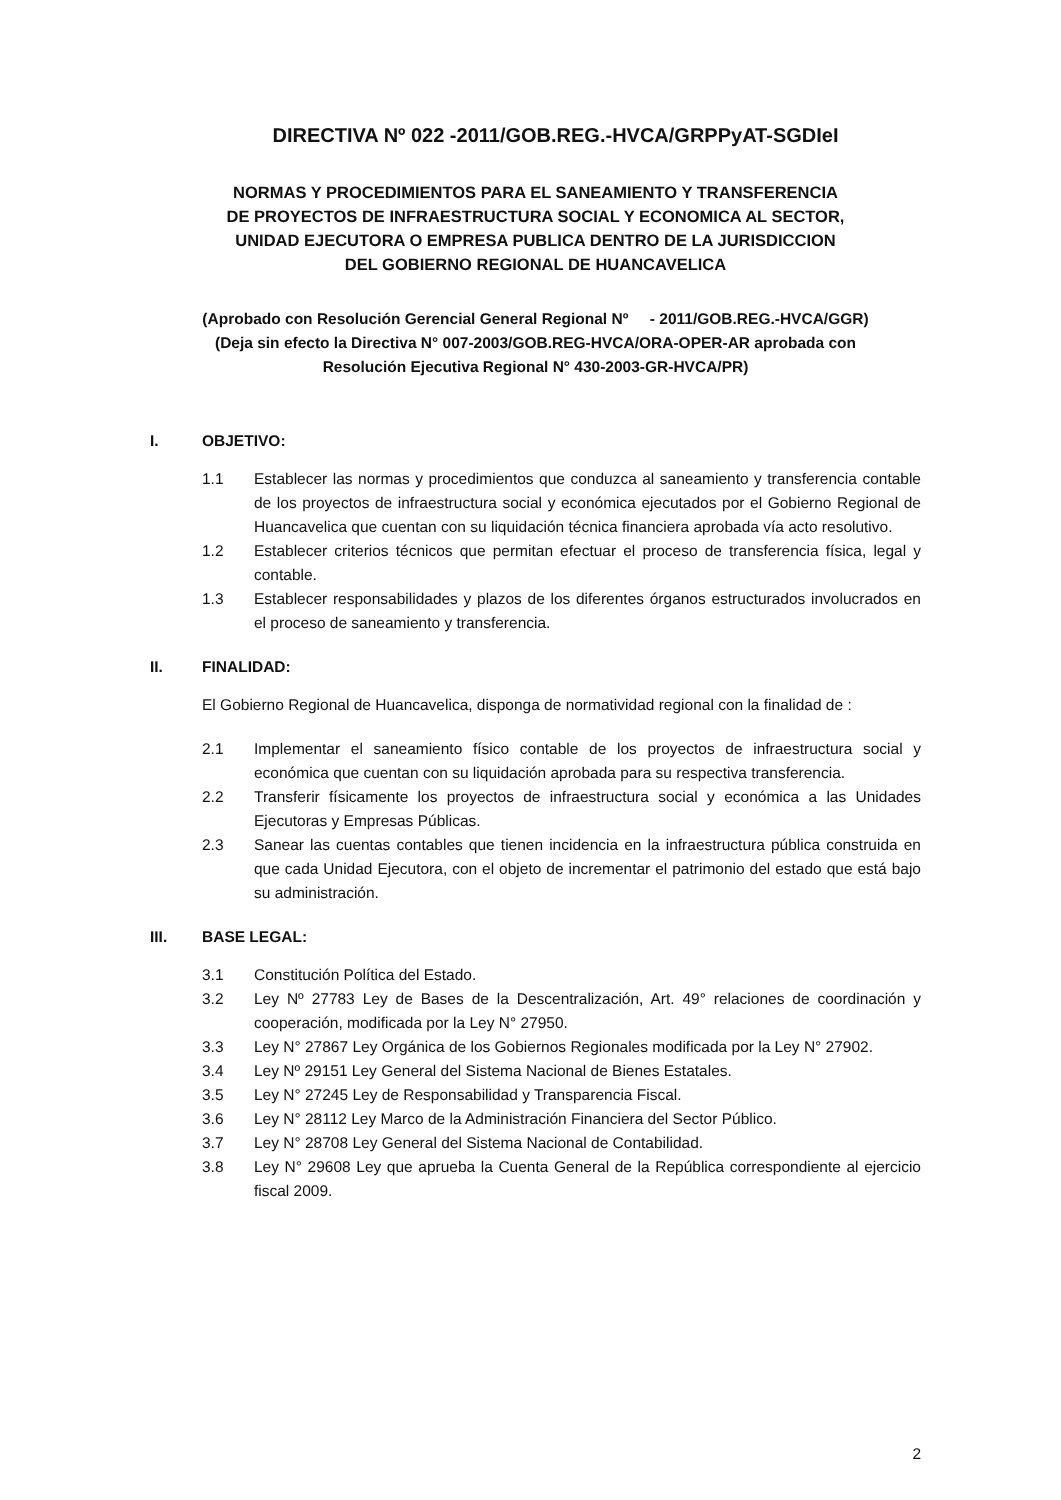DIRECTIVA Nº 022 -2011/GOB.REG.-HVCA/GRPPyAT-SGDIeI
NORMAS Y PROCEDIMIENTOS PARA EL SANEAMIENTO Y TRANSFERENCIA
DE PROYECTOS DE INFRAESTRUCTURA SOCIAL Y ECONOMICA AL SECTOR,
UNIDAD EJECUTORA O EMPRESA PUBLICA DENTRO DE LA JURISDICCION
DEL GOBIERNO REGIONAL DE HUANCAVELICA
(Aprobado con Resolución Gerencial General Regional Nº - 2011/GOB.REG.-HVCA/GGR)
(Deja sin efecto la Directiva N° 007-2003/GOB.REG-HVCA/ORA-OPER-AR aprobada con
Resolución Ejecutiva Regional N° 430-2003-GR-HVCA/PR)
I. OBJETIVO:
1.1 Establecer las normas y procedimientos que conduzca al saneamiento y transferencia contable de los proyectos de infraestructura social y económica ejecutados por el Gobierno Regional de Huancavelica que cuentan con su liquidación técnica financiera aprobada vía acto resolutivo.
1.2 Establecer criterios técnicos que permitan efectuar el proceso de transferencia física, legal y contable.
1.3 Establecer responsabilidades y plazos de los diferentes órganos estructurados involucrados en el proceso de saneamiento y transferencia.
II. FINALIDAD:
El Gobierno Regional de Huancavelica, disponga de normatividad regional con la finalidad de :
2.1 Implementar el saneamiento físico contable de los proyectos de infraestructura social y económica que cuentan con su liquidación aprobada para su respectiva transferencia.
2.2 Transferir físicamente los proyectos de infraestructura social y económica a las Unidades Ejecutoras y Empresas Públicas.
2.3 Sanear las cuentas contables que tienen incidencia en la infraestructura pública construida en que cada Unidad Ejecutora, con el objeto de incrementar el patrimonio del estado que está bajo su administración.
III. BASE LEGAL:
3.1 Constitución Política del Estado.
3.2 Ley Nº 27783 Ley de Bases de la Descentralización, Art. 49° relaciones de coordinación y cooperación, modificada por la Ley N° 27950.
3.3 Ley N° 27867 Ley Orgánica de los Gobiernos Regionales modificada por la Ley N° 27902.
3.4 Ley Nº 29151 Ley General del Sistema Nacional de Bienes Estatales.
3.5 Ley N° 27245 Ley de Responsabilidad y Transparencia Fiscal.
3.6 Ley N° 28112 Ley Marco de la Administración Financiera del Sector Público.
3.7 Ley N° 28708 Ley General del Sistema Nacional de Contabilidad.
3.8 Ley N° 29608 Ley que aprueba la Cuenta General de la República correspondiente al ejercicio fiscal 2009.
2